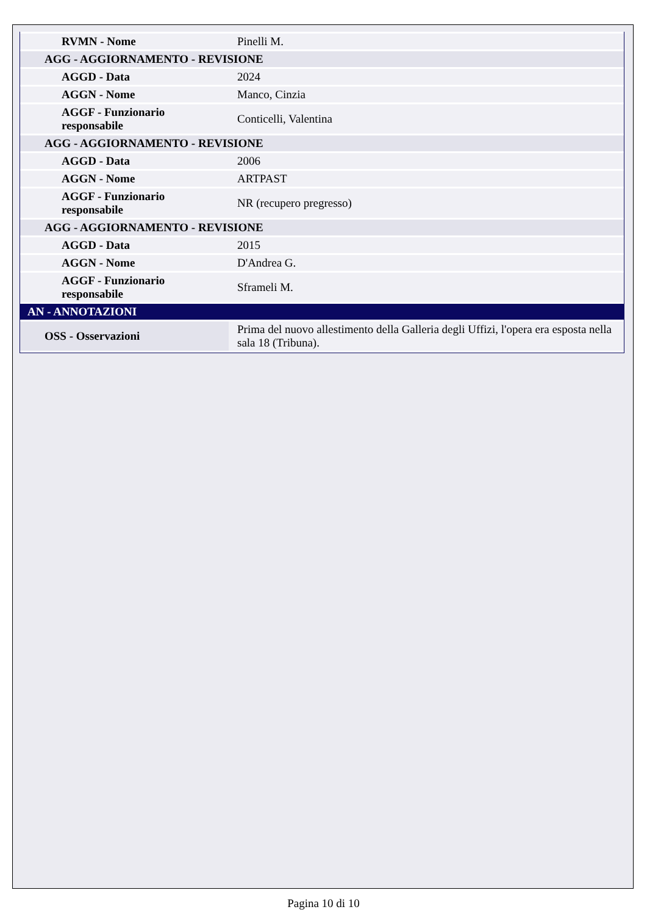| RVMN - Nome | Pinelli M. |
| AGG - AGGIORNAMENTO - REVISIONE | |
| AGGD - Data | 2024 |
| AGGN - Nome | Manco, Cinzia |
| AGGF - Funzionario responsabile | Conticelli, Valentina |
| AGG - AGGIORNAMENTO - REVISIONE | |
| AGGD - Data | 2006 |
| AGGN - Nome | ARTPAST |
| AGGF - Funzionario responsabile | NR (recupero pregresso) |
| AGG - AGGIORNAMENTO - REVISIONE | |
| AGGD - Data | 2015 |
| AGGN - Nome | D'Andrea G. |
| AGGF - Funzionario responsabile | Sframeli M. |
| AN - ANNOTAZIONI | |
| OSS - Osservazioni | Prima del nuovo allestimento della Galleria degli Uffizi, l'opera era esposta nella sala 18 (Tribuna). |
Pagina 10 di 10